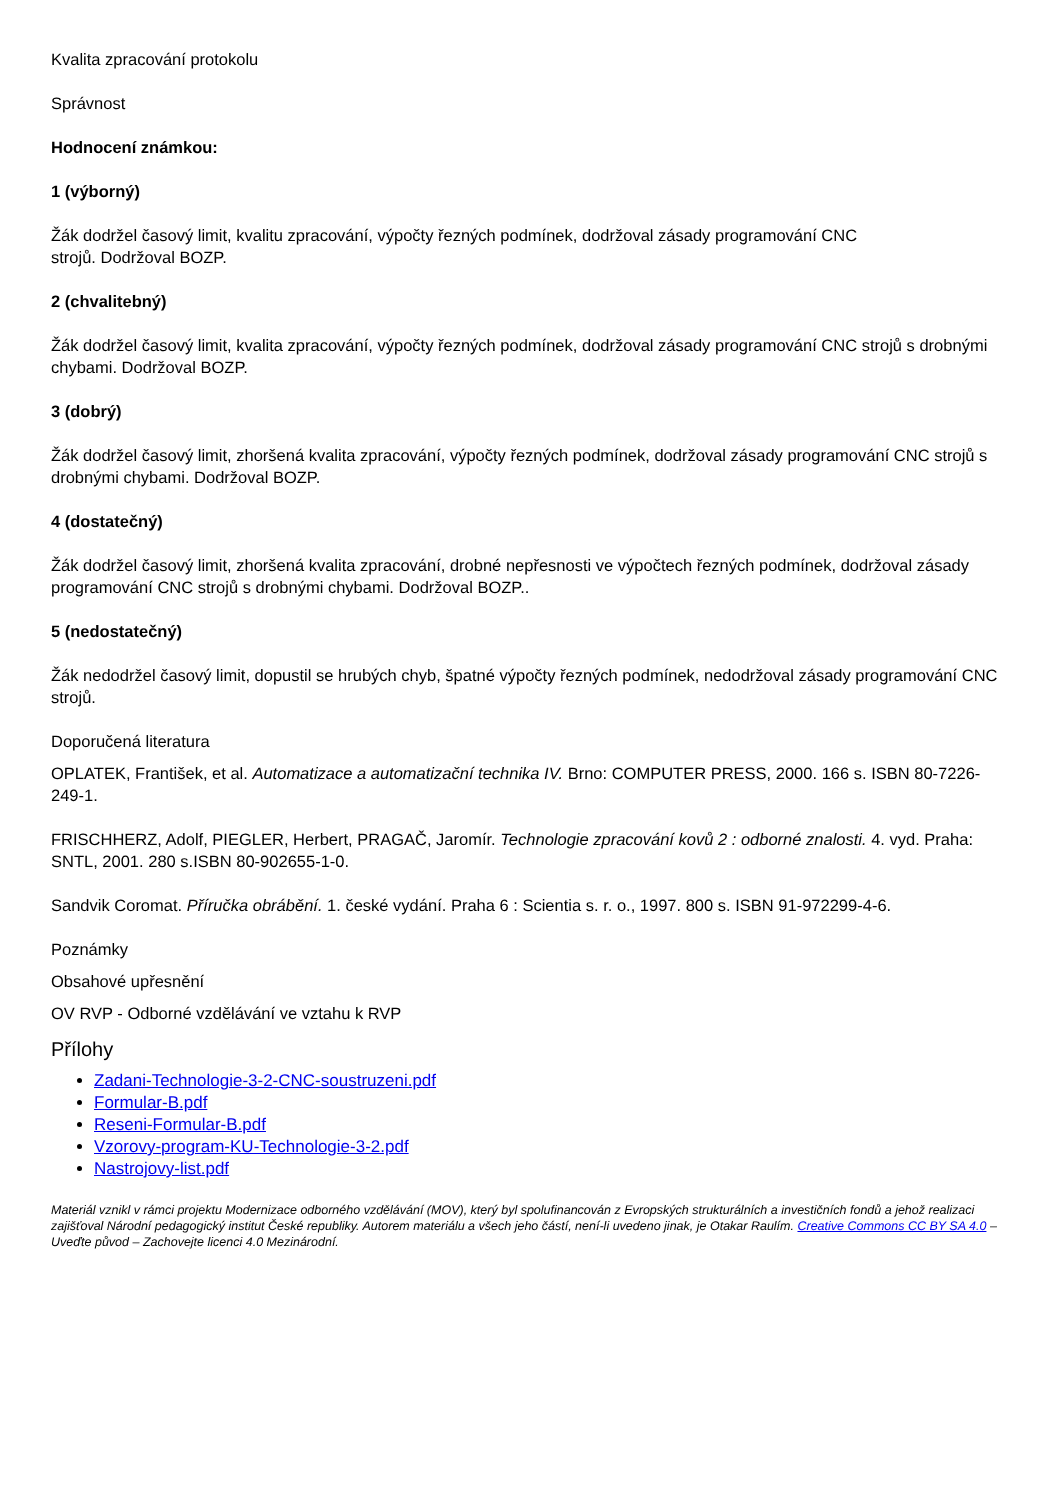Kvalita zpracování protokolu
Správnost
Hodnocení známkou:
1 (výborný)
Žák dodržel časový limit, kvalitu zpracování, výpočty řezných podmínek, dodržoval zásady programování CNC
strojů. Dodržoval BOZP.
2 (chvalitebný)
Žák dodržel časový limit, kvalita zpracování, výpočty řezných podmínek, dodržoval zásady programování CNC strojů s drobnými chybami. Dodržoval BOZP.
3 (dobrý)
Žák dodržel časový limit, zhoršená kvalita zpracování, výpočty řezných podmínek, dodržoval zásady programování CNC strojů s drobnými chybami. Dodržoval BOZP.
4 (dostatečný)
Žák dodržel časový limit, zhoršená kvalita zpracování, drobné nepřesnosti ve výpočtech řezných podmínek, dodržoval zásady programování CNC strojů s drobnými chybami. Dodržoval BOZP..
5 (nedostatečný)
Žák nedodržel časový limit, dopustil se hrubých chyb, špatné výpočty řezných podmínek, nedodržoval zásady programování CNC strojů.
Doporučená literatura
OPLATEK, František, et al. Automatizace a automatizační technika IV. Brno: COMPUTER PRESS, 2000. 166 s. ISBN 80-7226-249-1.
FRISCHHERZ, Adolf, PIEGLER, Herbert, PRAGAČ, Jaromír. Technologie zpracování kovů 2 : odborné znalosti. 4. vyd. Praha: SNTL, 2001. 280 s.ISBN 80-902655-1-0.
Sandvik Coromat. Příručka obrábění. 1. české vydání. Praha 6 : Scientia s. r. o., 1997. 800 s. ISBN 91-972299-4-6.
Poznámky
Obsahové upřesnění
OV RVP - Odborné vzdělávání ve vztahu k RVP
Přílohy
Zadani-Technologie-3-2-CNC-soustruzeni.pdf
Formular-B.pdf
Reseni-Formular-B.pdf
Vzorovy-program-KU-Technologie-3-2.pdf
Nastrojovy-list.pdf
Materiál vznikl v rámci projektu Modernizace odborného vzdělávání (MOV), který byl spolufinancován z Evropských strukturálních a investičních fondů a jehož realizaci zajišťoval Národní pedagogický institut České republiky. Autorem materiálu a všech jeho částí, není-li uvedeno jinak, je Otakar Raulím. Creative Commons CC BY SA 4.0 – Uveďte původ – Zachovejte licenci 4.0 Mezinárodní.